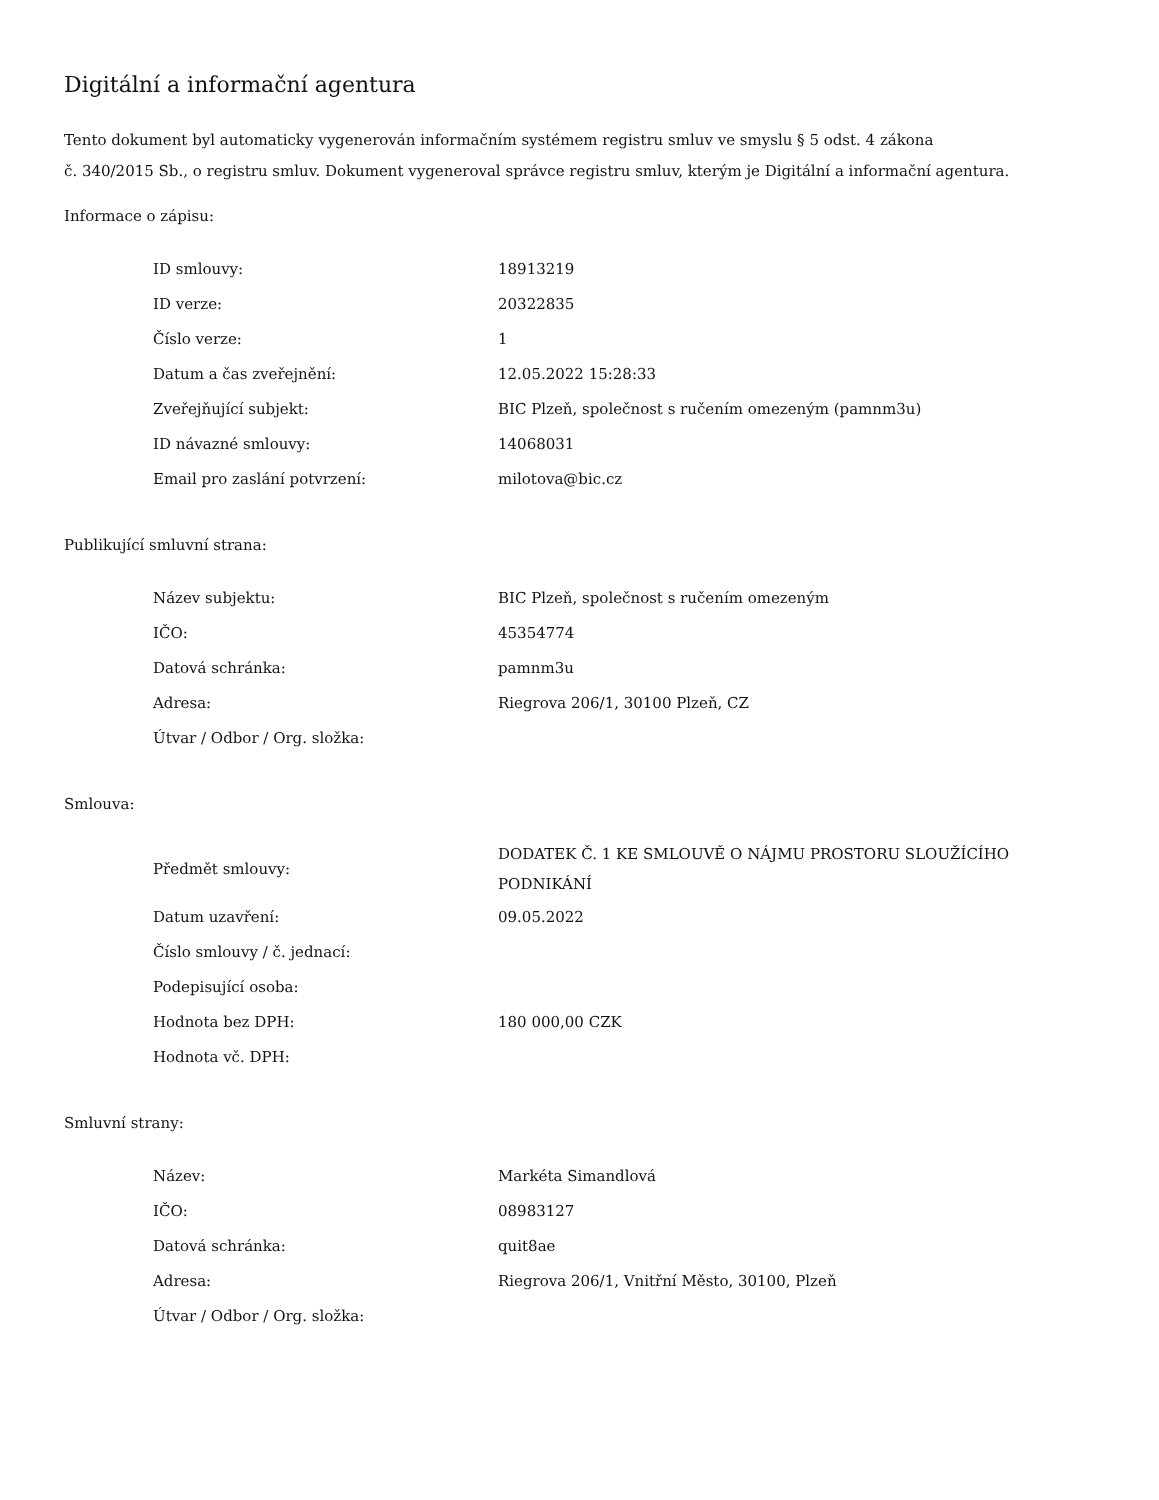Digitální a informační agentura
Tento dokument byl automaticky vygenerován informačním systémem registru smluv ve smyslu § 5 odst. 4 zákona
č. 340/2015 Sb., o registru smluv. Dokument vygeneroval správce registru smluv, kterým je Digitální a informační agentura.
Informace o zápisu:
| ID smlouvy: | 18913219 |
| ID verze: | 20322835 |
| Číslo verze: | 1 |
| Datum a čas zveřejnění: | 12.05.2022 15:28:33 |
| Zveřejňující subjekt: | BIC Plzeň, společnost s ručením omezeným (pamnm3u) |
| ID návazné smlouvy: | 14068031 |
| Email pro zaslání potvrzení: | milotova@bic.cz |
Publikující smluvní strana:
| Název subjektu: | BIC Plzeň, společnost s ručením omezeným |
| IČO: | 45354774 |
| Datová schránka: | pamnm3u |
| Adresa: | Riegrova 206/1, 30100 Plzeň, CZ |
| Útvar / Odbor / Org. složka: | |
Smlouva:
| Předmět smlouvy: | DODATEK Č. 1 KE SMLOUVĚ O NÁJMU PROSTORU SLOUŽÍCÍHO PODNIKÁNÍ |
| Datum uzavření: | 09.05.2022 |
| Číslo smlouvy / č. jednací: | |
| Podepisující osoba: | |
| Hodnota bez DPH: | 180 000,00 CZK |
| Hodnota vč. DPH: | |
Smluvní strany:
| Název: | Markéta Simandlová |
| IČO: | 08983127 |
| Datová schránka: | quit8ae |
| Adresa: | Riegrova 206/1, Vnitřní Město, 30100, Plzeň |
| Útvar / Odbor / Org. složka: | |